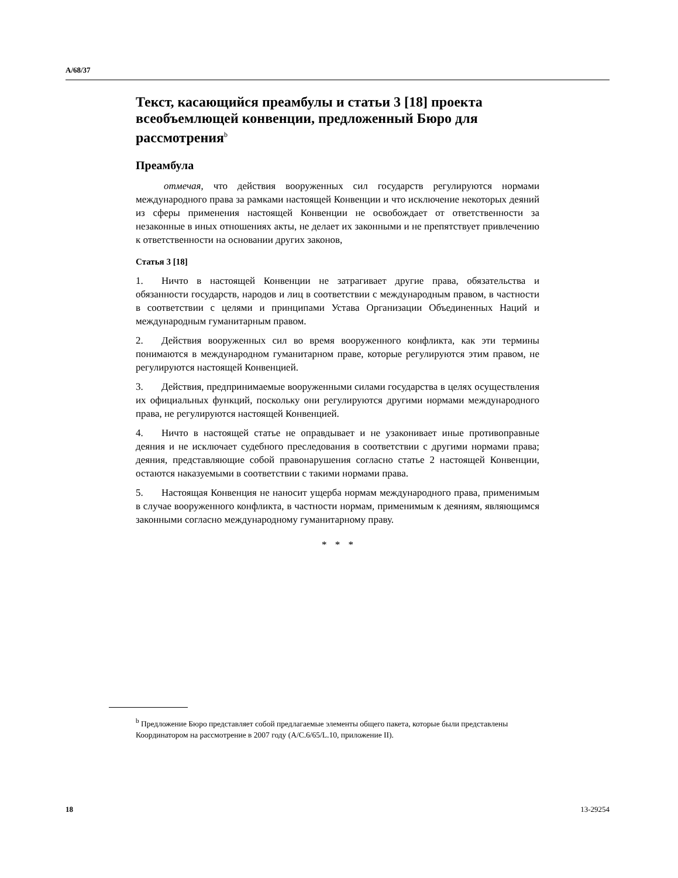A/68/37
Текст, касающийся преамбулы и статьи 3 [18] проекта всеобъемлющей конвенции, предложенный Бюро для рассмотрения<sup>b</sup>
Преамбула
отмечая, что действия вооруженных сил государств регулируются нормами международного права за рамками настоящей Конвенции и что исключение некоторых деяний из сферы применения настоящей Конвенции не освобождает от ответственности за незаконные в иных отношениях акты, не делает их законными и не препятствует привлечению к ответственности на основании других законов,
Статья 3 [18]
1. Ничто в настоящей Конвенции не затрагивает другие права, обязательства и обязанности государств, народов и лиц в соответствии с международным правом, в частности в соответствии с целями и принципами Устава Организации Объединенных Наций и международным гуманитарным правом.
2. Действия вооруженных сил во время вооруженного конфликта, как эти термины понимаются в международном гуманитарном праве, которые регулируются этим правом, не регулируются настоящей Конвенцией.
3. Действия, предпринимаемые вооруженными силами государства в целях осуществления их официальных функций, поскольку они регулируются другими нормами международного права, не регулируются настоящей Конвенцией.
4. Ничто в настоящей статье не оправдывает и не узаконивает иные противоправные деяния и не исключает судебного преследования в соответствии с другими нормами права; деяния, представляющие собой правонарушения согласно статье 2 настоящей Конвенции, остаются наказуемыми в соответствии с такими нормами права.
5. Настоящая Конвенция не наносит ущерба нормам международного права, применимым в случае вооруженного конфликта, в частности нормам, применимым к деяниям, являющимся законными согласно международному гуманитарному праву.
* * *
<sup>b</sup> Предложение Бюро представляет собой предлагаемые элементы общего пакета, которые были представлены Координатором на рассмотрение в 2007 году (A/C.6/65/L.10, приложение II).
18 13-29254